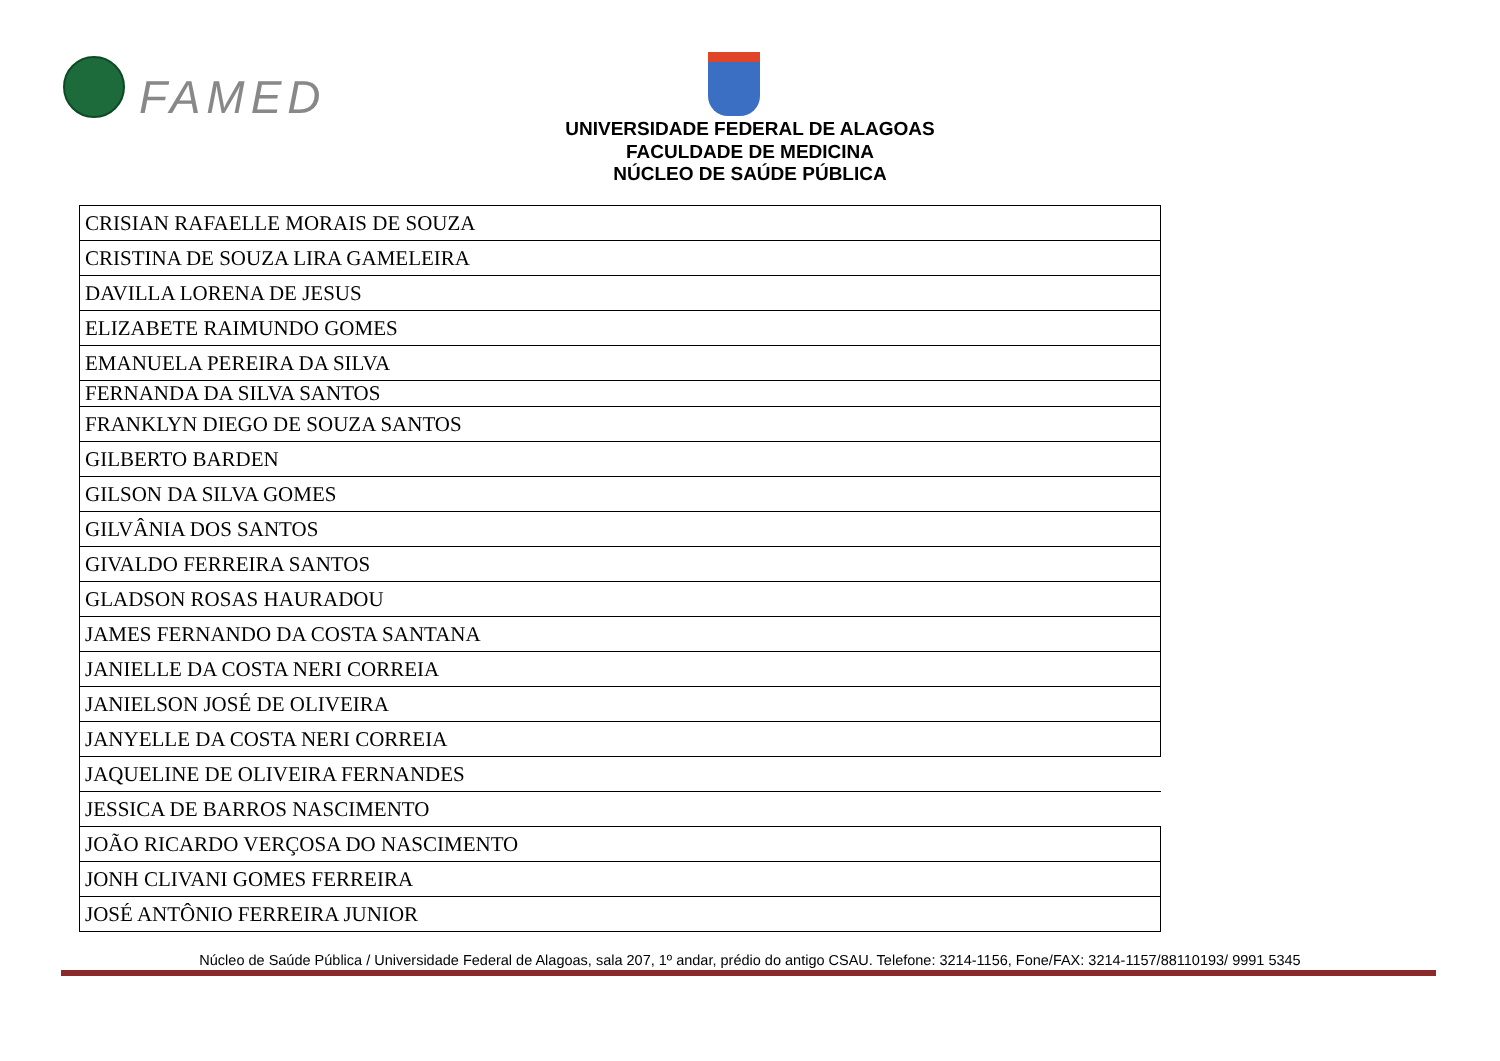FAMED
UNIVERSIDADE FEDERAL DE ALAGOAS
FACULDADE DE MEDICINA
NÚCLEO DE SAÚDE PÚBLICA
| CRISIAN RAFAELLE MORAIS DE SOUZA |
| CRISTINA DE SOUZA LIRA GAMELEIRA |
| DAVILLA LORENA DE JESUS |
| ELIZABETE RAIMUNDO GOMES |
| EMANUELA PEREIRA DA SILVA |
| FERNANDA DA SILVA SANTOS |
| FRANKLYN DIEGO DE SOUZA SANTOS |
| GILBERTO BARDEN |
| GILSON DA SILVA GOMES |
| GILVÂNIA DOS SANTOS |
| GIVALDO FERREIRA SANTOS |
| GLADSON ROSAS HAURADOU |
| JAMES FERNANDO DA COSTA SANTANA |
| JANIELLE DA COSTA NERI CORREIA |
| JANIELSON JOSÉ DE OLIVEIRA |
| JANYELLE DA COSTA NERI CORREIA |
| JAQUELINE DE OLIVEIRA FERNANDES |
| JESSICA DE BARROS NASCIMENTO |
| JOÃO RICARDO VERÇOSA DO NASCIMENTO |
| JONH CLIVANI GOMES FERREIRA |
| JOSÉ ANTÔNIO FERREIRA JUNIOR |
Núcleo de Saúde Pública / Universidade Federal de Alagoas, sala 207, 1º andar, prédio do antigo CSAU. Telefone: 3214-1156, Fone/FAX: 3214-1157/88110193/ 9991 5345